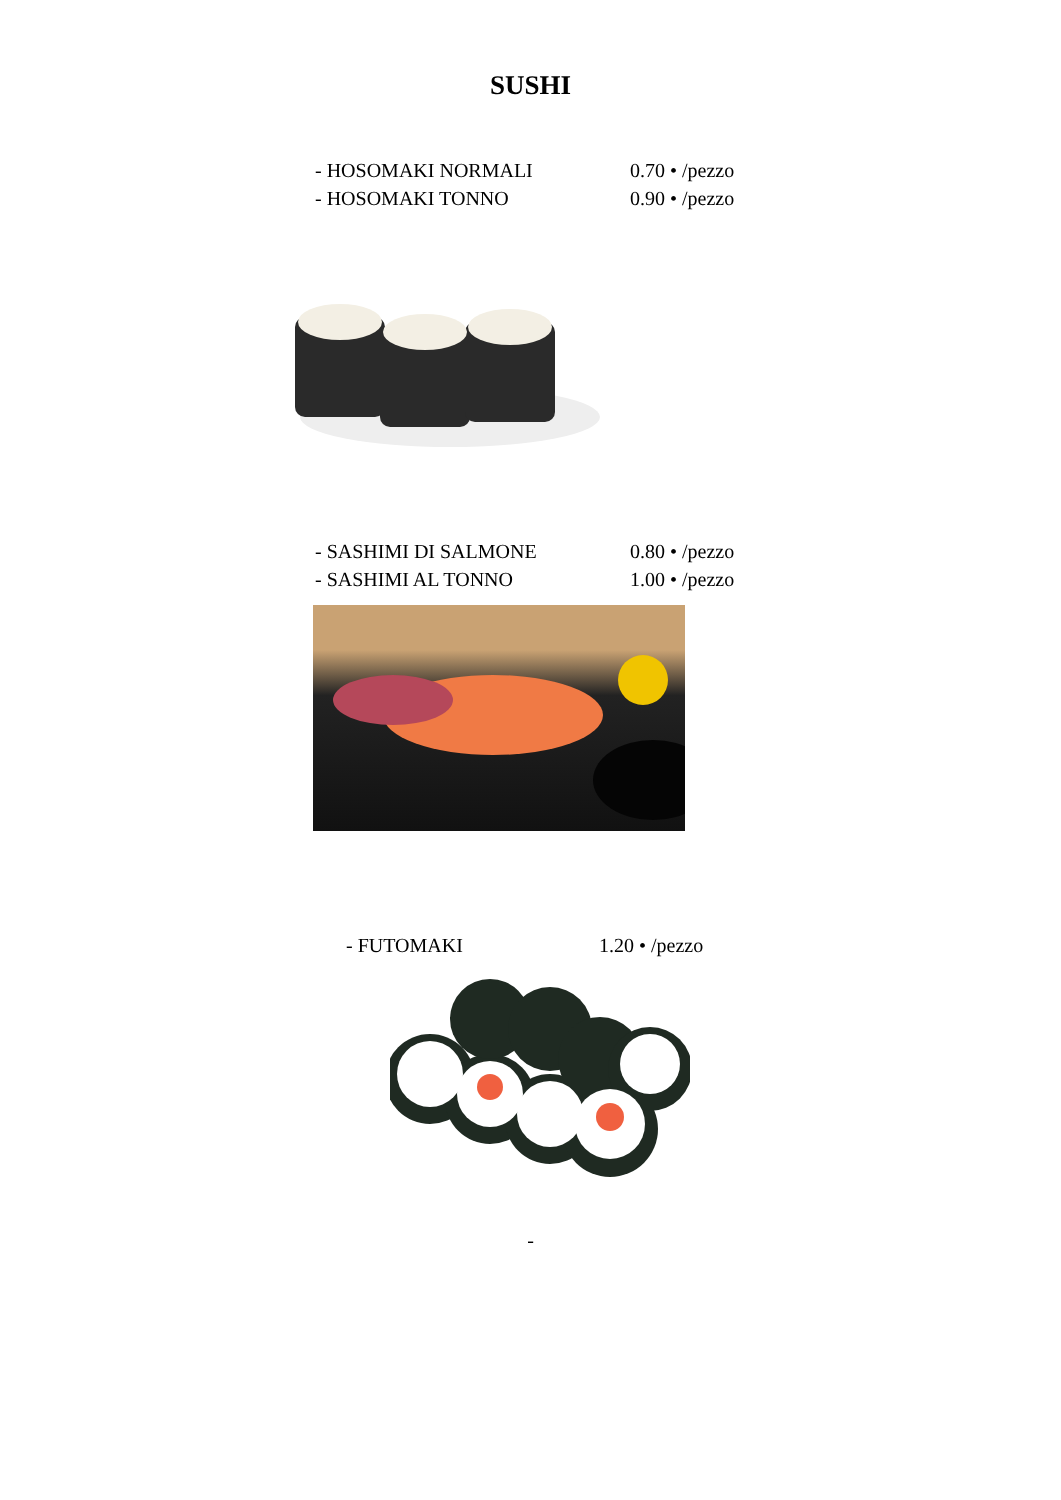SUSHI
- HOSOMAKI NORMALI 0.70 • /pezzo
- HOSOMAKI TONNO 0.90 • /pezzo
- SASHIMI DI SALMONE 0.80 • /pezzo
- SASHIMI AL TONNO 1.00 • /pezzo
- FUTOMAKI 1.20 • /pezzo
-